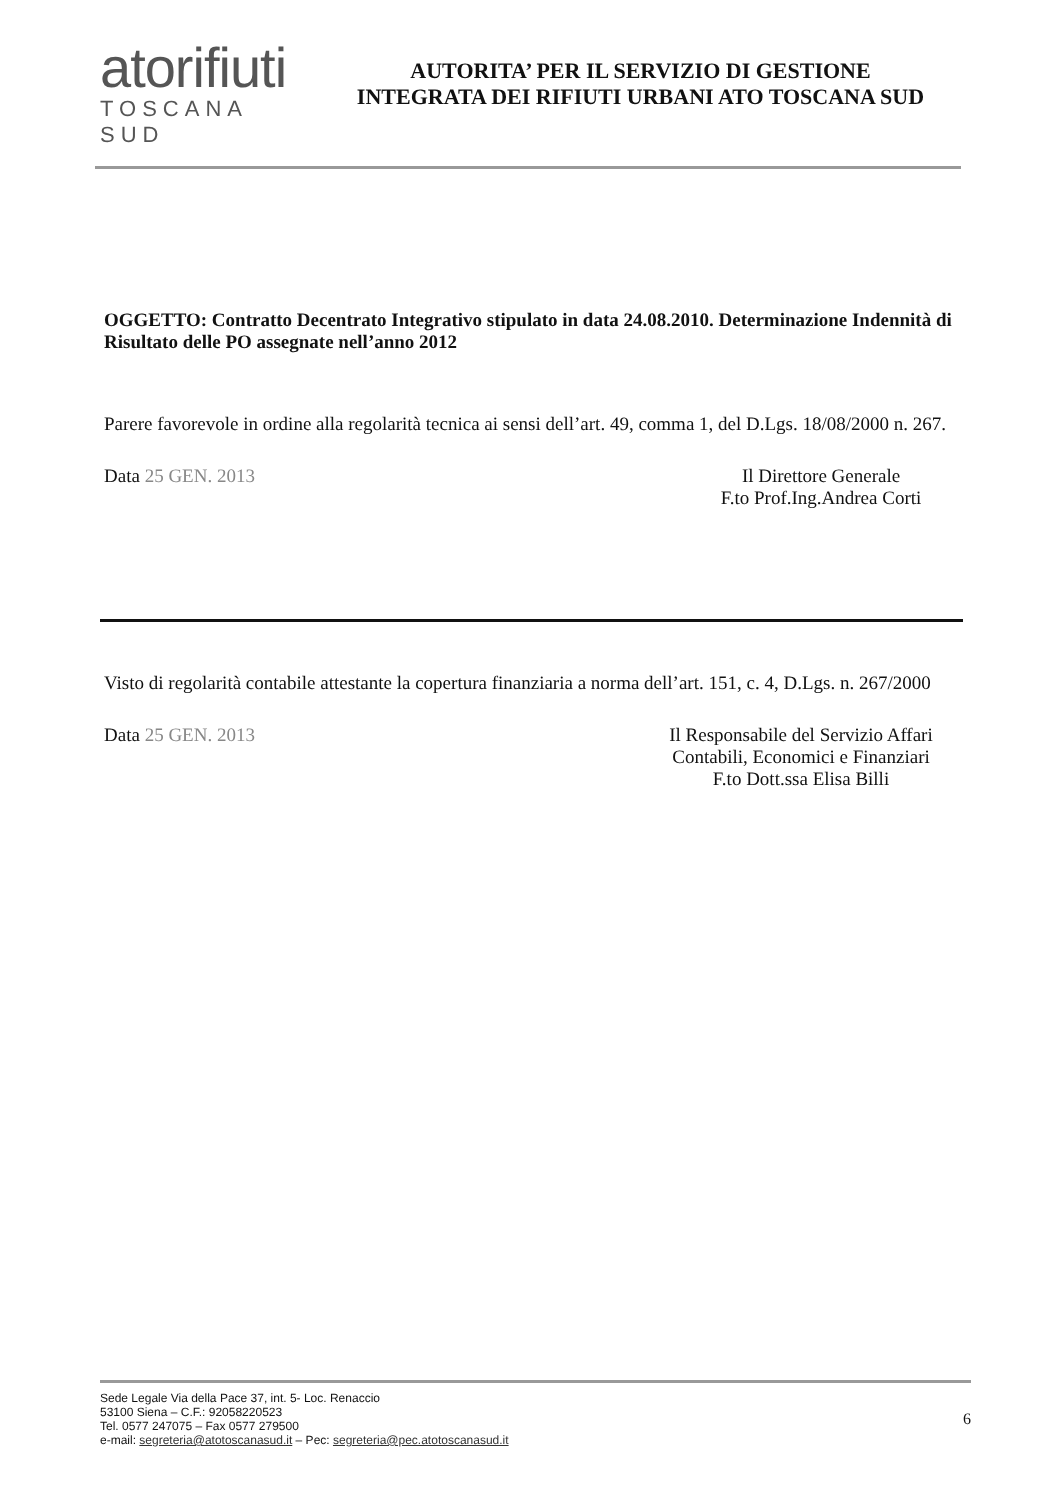atorifiuti
TOSCANA SUD
AUTORITA’ PER IL SERVIZIO DI GESTIONE
INTEGRATA DEI RIFIUTI URBANI ATO TOSCANA SUD
OGGETTO: Contratto Decentrato Integrativo stipulato in data 24.08.2010. Determinazione Indennità di Risultato delle PO assegnate nell’anno 2012
Parere favorevole in ordine alla regolarità tecnica ai sensi dell’art. 49, comma 1, del D.Lgs. 18/08/2000 n. 267.
Data 25 GEN. 2013 Il Direttore Generale
F.to Prof.Ing.Andrea Corti
Visto di regolarità contabile attestante la copertura finanziaria a norma dell’art. 151, c. 4, D.Lgs. n. 267/2000
Data 25 GEN. 2013 Il Responsabile del Servizio Affari Contabili, Economici e Finanziari
F.to Dott.ssa Elisa Billi
Sede Legale Via della Pace 37, int. 5- Loc. Renaccio
53100 Siena – C.F.: 92058220523
Tel. 0577 247075 – Fax 0577 279500
e-mail: segreteria@atotoscanasud.it – Pec: segreteria@pec.atotoscanasud.it
6